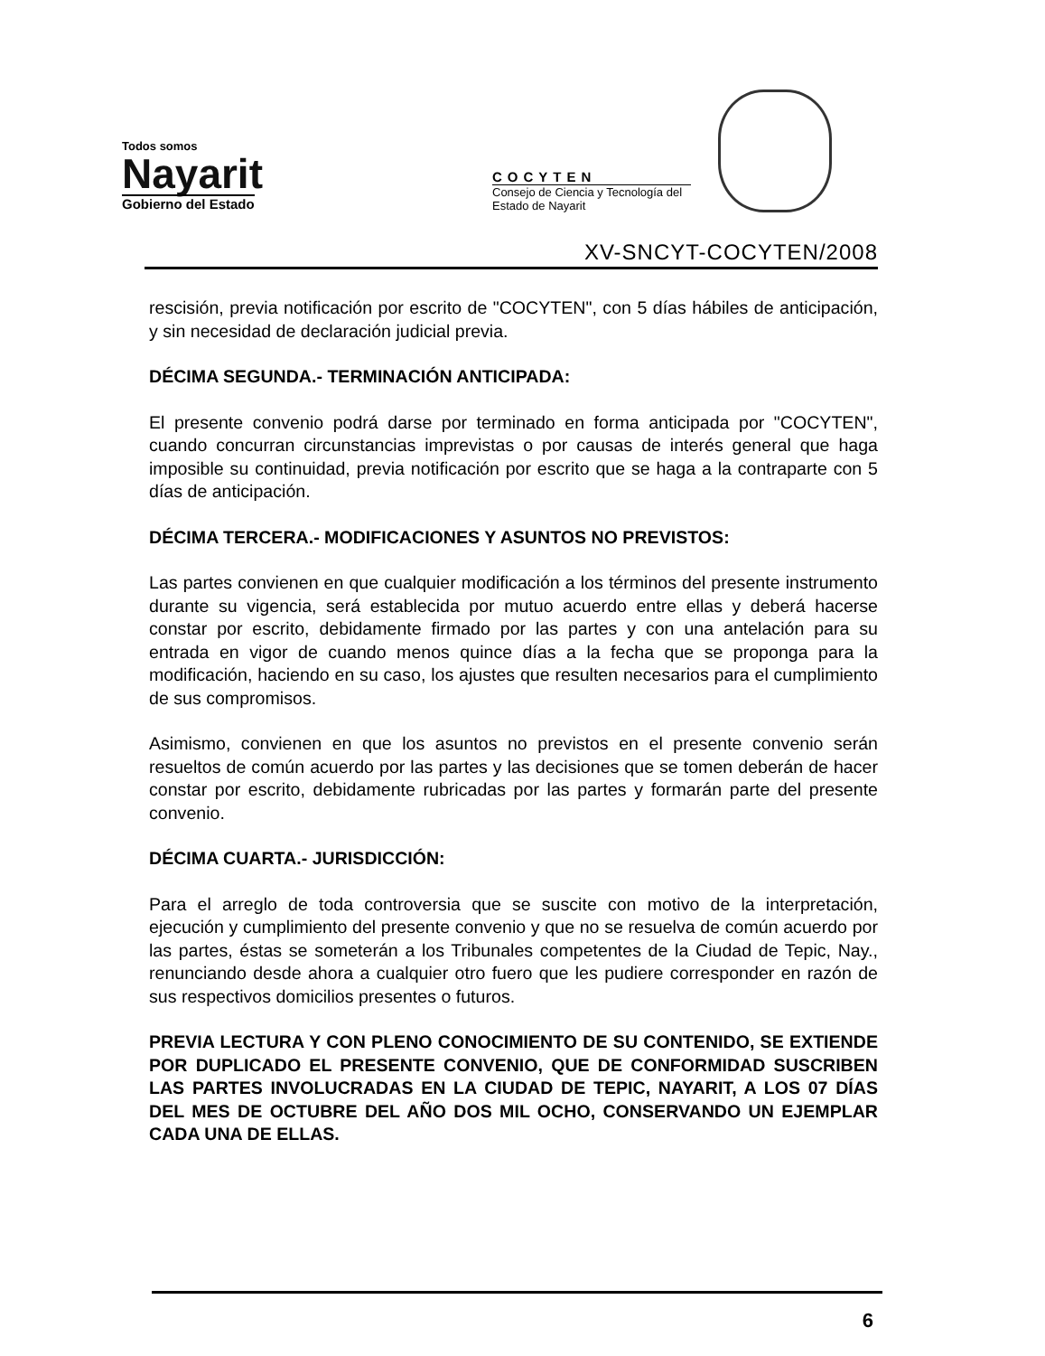Todos somos
Nayarit
Gobierno del Estado
COCYTEN
Consejo de Ciencia y Tecnología del Estado de Nayarit
XV-SNCYT-COCYTEN/2008
rescisión, previa notificación por escrito de "COCYTEN", con 5 días hábiles de anticipación, y sin necesidad de declaración judicial previa.
DÉCIMA SEGUNDA.- TERMINACIÓN ANTICIPADA:
El presente convenio podrá darse por terminado en forma anticipada por "COCYTEN", cuando concurran circunstancias imprevistas o por causas de interés general que haga imposible su continuidad, previa notificación por escrito que se haga a la contraparte con 5 días de anticipación.
DÉCIMA TERCERA.- MODIFICACIONES Y ASUNTOS NO PREVISTOS:
Las partes convienen en que cualquier modificación a los términos del presente instrumento durante su vigencia, será establecida por mutuo acuerdo entre ellas y deberá hacerse constar por escrito, debidamente firmado por las partes y con una antelación para su entrada en vigor de cuando menos quince días a la fecha que se proponga para la modificación, haciendo en su caso, los ajustes que resulten necesarios para el cumplimiento de sus compromisos.
Asimismo, convienen en que los asuntos no previstos en el presente convenio serán resueltos de común acuerdo por las partes y las decisiones que se tomen deberán de hacer constar por escrito, debidamente rubricadas por las partes y formarán parte del presente convenio.
DÉCIMA CUARTA.- JURISDICCIÓN:
Para el arreglo de toda controversia que se suscite con motivo de la interpretación, ejecución y cumplimiento del presente convenio y que no se resuelva de común acuerdo por las partes, éstas se someterán a los Tribunales competentes de la Ciudad de Tepic, Nay., renunciando desde ahora a cualquier otro fuero que les pudiere corresponder en razón de sus respectivos domicilios presentes o futuros.
PREVIA LECTURA Y CON PLENO CONOCIMIENTO DE SU CONTENIDO, SE EXTIENDE POR DUPLICADO EL PRESENTE CONVENIO, QUE DE CONFORMIDAD SUSCRIBEN LAS PARTES INVOLUCRADAS EN LA CIUDAD DE TEPIC, NAYARIT, A LOS 07 DÍAS DEL MES DE OCTUBRE DEL AÑO DOS MIL OCHO, CONSERVANDO UN EJEMPLAR CADA UNA DE ELLAS.
6